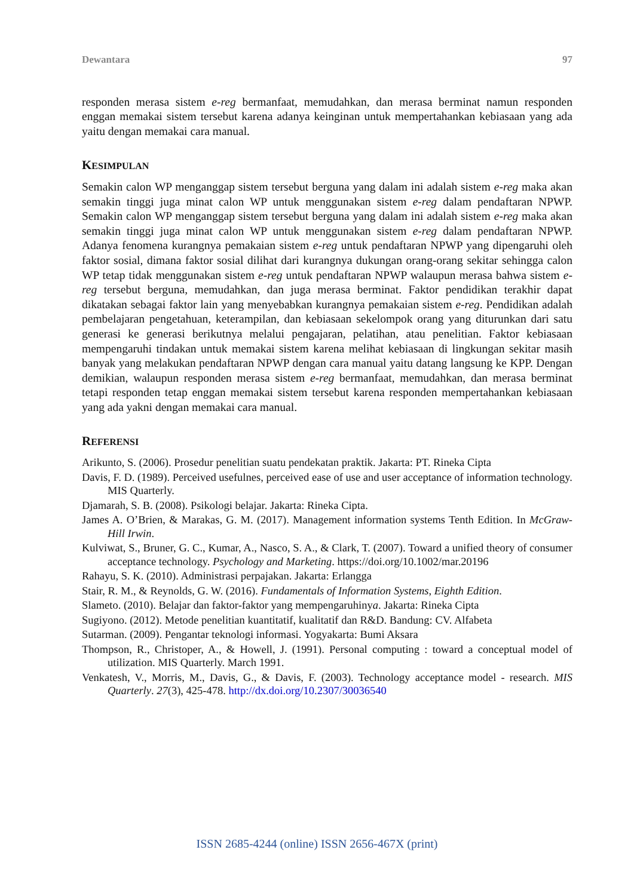Dewantara 97
responden merasa sistem e-reg bermanfaat, memudahkan, dan merasa berminat namun responden enggan memakai sistem tersebut karena adanya keinginan untuk mempertahankan kebiasaan yang ada yaitu dengan memakai cara manual.
KESIMPULAN
Semakin calon WP menganggap sistem tersebut berguna yang dalam ini adalah sistem e-reg maka akan semakin tinggi juga minat calon WP untuk menggunakan sistem e-reg dalam pendaftaran NPWP. Semakin calon WP menganggap sistem tersebut berguna yang dalam ini adalah sistem e-reg maka akan semakin tinggi juga minat calon WP untuk menggunakan sistem e-reg dalam pendaftaran NPWP. Adanya fenomena kurangnya pemakaian sistem e-reg untuk pendaftaran NPWP yang dipengaruhi oleh faktor sosial, dimana faktor sosial dilihat dari kurangnya dukungan orang-orang sekitar sehingga calon WP tetap tidak menggunakan sistem e-reg untuk pendaftaran NPWP walaupun merasa bahwa sistem e-reg tersebut berguna, memudahkan, dan juga merasa berminat. Faktor pendidikan terakhir dapat dikatakan sebagai faktor lain yang menyebabkan kurangnya pemakaian sistem e-reg. Pendidikan adalah pembelajaran pengetahuan, keterampilan, dan kebiasaan sekelompok orang yang diturunkan dari satu generasi ke generasi berikutnya melalui pengajaran, pelatihan, atau penelitian. Faktor kebiasaan mempengaruhi tindakan untuk memakai sistem karena melihat kebiasaan di lingkungan sekitar masih banyak yang melakukan pendaftaran NPWP dengan cara manual yaitu datang langsung ke KPP. Dengan demikian, walaupun responden merasa sistem e-reg bermanfaat, memudahkan, dan merasa berminat tetapi responden tetap enggan memakai sistem tersebut karena responden mempertahankan kebiasaan yang ada yakni dengan memakai cara manual.
REFERENSI
Arikunto, S. (2006). Prosedur penelitian suatu pendekatan praktik. Jakarta: PT. Rineka Cipta
Davis, F. D. (1989). Perceived usefulnes, perceived ease of use and user acceptance of information technology. MIS Quarterly.
Djamarah, S. B. (2008). Psikologi belajar. Jakarta: Rineka Cipta.
James A. O’Brien, & Marakas, G. M. (2017). Management information systems Tenth Edition. In McGraw-Hill Irwin.
Kulviwat, S., Bruner, G. C., Kumar, A., Nasco, S. A., & Clark, T. (2007). Toward a unified theory of consumer acceptance technology. Psychology and Marketing. https://doi.org/10.1002/mar.20196
Rahayu, S. K. (2010). Administrasi perpajakan. Jakarta: Erlangga
Stair, R. M., & Reynolds, G. W. (2016). Fundamentals of Information Systems, Eighth Edition.
Slameto. (2010). Belajar dan faktor-faktor yang mempengaruhinya. Jakarta: Rineka Cipta
Sugiyono. (2012). Metode penelitian kuantitatif, kualitatif dan R&D. Bandung: CV. Alfabeta
Sutarman. (2009). Pengantar teknologi informasi. Yogyakarta: Bumi Aksara
Thompson, R., Christoper, A., & Howell, J. (1991). Personal computing : toward a conceptual model of utilization. MIS Quarterly. March 1991.
Venkatesh, V., Morris, M., Davis, G., & Davis, F. (2003). Technology acceptance model - research. MIS Quarterly. 27(3), 425-478. http://dx.doi.org/10.2307/30036540
ISSN 2685-4244 (online) ISSN 2656-467X (print)